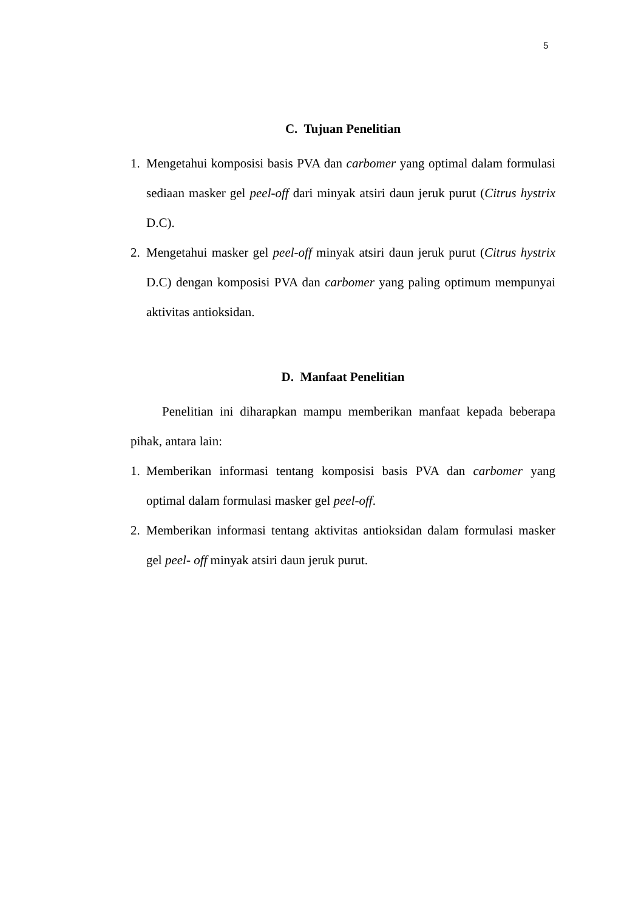5
C. Tujuan Penelitian
1. Mengetahui komposisi basis PVA dan carbomer yang optimal dalam formulasi sediaan masker gel peel-off dari minyak atsiri daun jeruk purut (Citrus hystrix D.C).
2. Mengetahui masker gel peel-off minyak atsiri daun jeruk purut (Citrus hystrix D.C) dengan komposisi PVA dan carbomer yang paling optimum mempunyai aktivitas antioksidan.
D. Manfaat Penelitian
Penelitian ini diharapkan mampu memberikan manfaat kepada beberapa pihak, antara lain:
1. Memberikan informasi tentang komposisi basis PVA dan carbomer yang optimal dalam formulasi masker gel peel-off.
2. Memberikan informasi tentang aktivitas antioksidan dalam formulasi masker gel peel- off minyak atsiri daun jeruk purut.